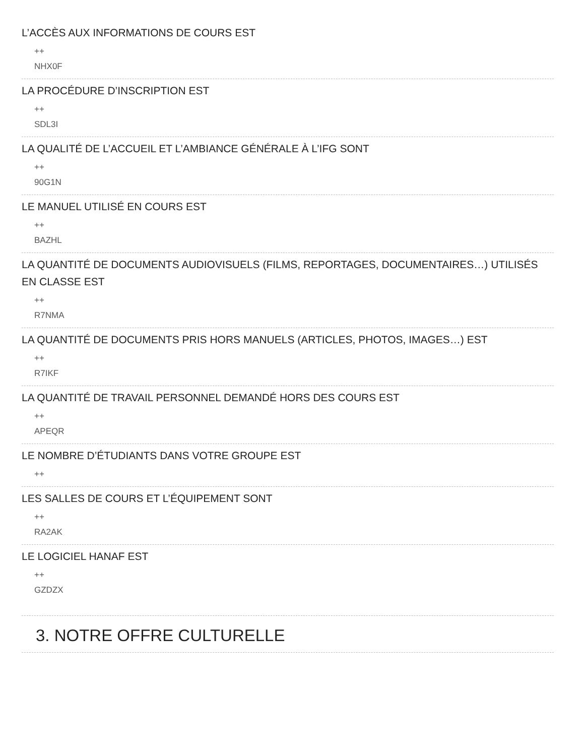L’ACCÈS AUX INFORMATIONS DE COURS EST
++
NHX0F
LA PROCÉDURE D’INSCRIPTION EST
++
SDL3I
LA QUALITÉ DE L’ACCUEIL ET L’AMBIANCE GÉNÉRALE À L’IFG SONT
++
90G1N
LE MANUEL UTILISÉ EN COURS EST
++
BAZHL
LA QUANTITÉ DE DOCUMENTS AUDIOVISUELS (FILMS, REPORTAGES, DOCUMENTAIRES…) UTILISÉS EN CLASSE EST
++
R7NMA
LA QUANTITÉ DE DOCUMENTS PRIS HORS MANUELS (ARTICLES, PHOTOS, IMAGES…) EST
++
R7IKF
LA QUANTITÉ DE TRAVAIL PERSONNEL DEMANDÉ HORS DES COURS EST
++
APEQR
LE NOMBRE D’ÉTUDIANTS DANS VOTRE GROUPE EST
++
LES SALLES DE COURS ET L’ÉQUIPEMENT SONT
++
RA2AK
LE LOGICIEL HANAF EST
++
GZDZX
3. NOTRE OFFRE CULTURELLE